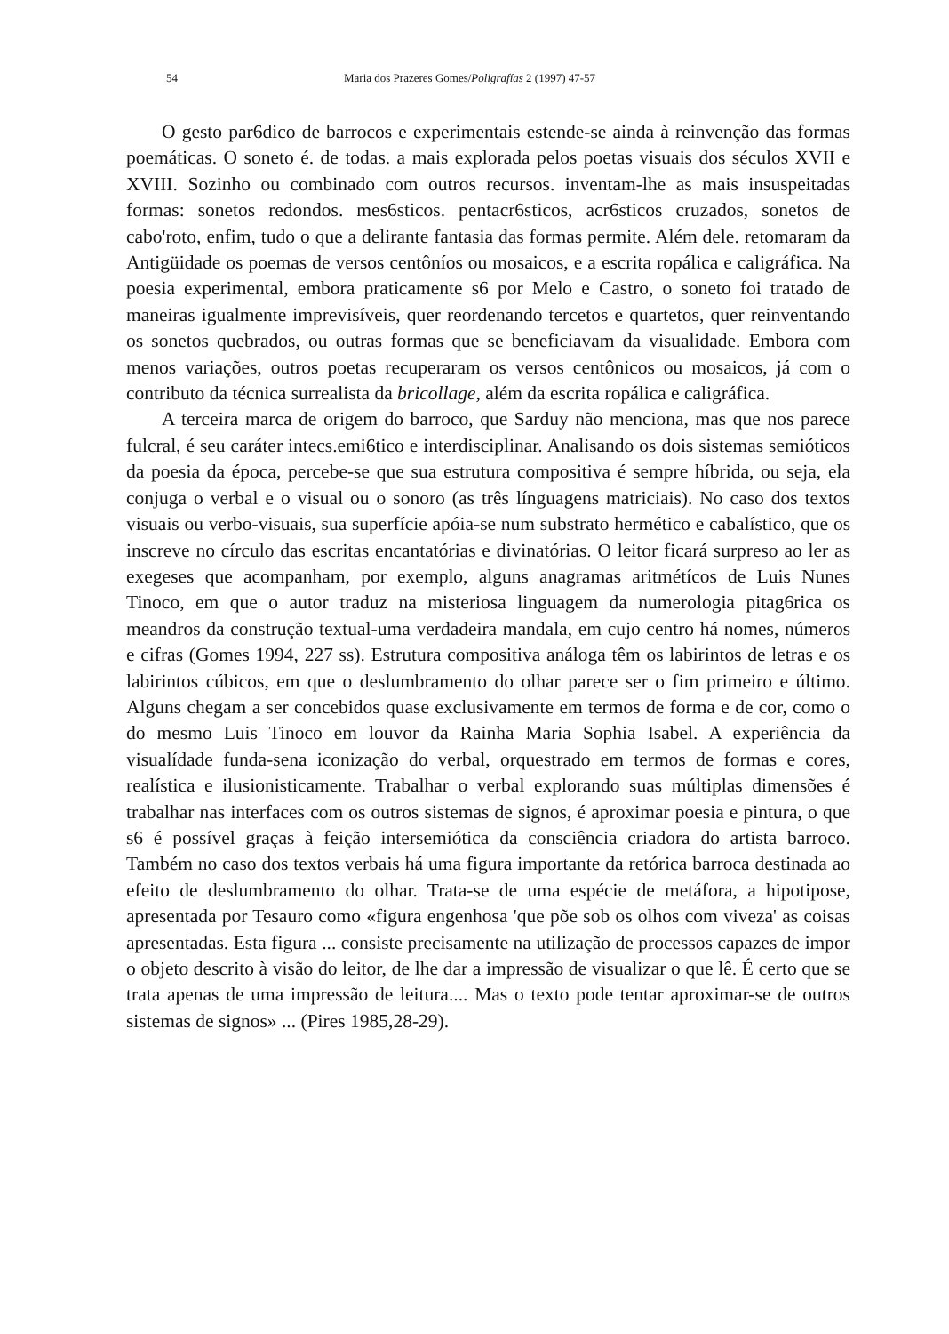54 Maria dos Prazeres Gomes/Poligrafías 2 (1997) 47-57
O gesto par6dico de barrocos e experimentais estende-se ainda à reinvenção das formas poemáticas. O soneto é. de todas. a mais explorada pelos poetas visuais dos séculos XVII e XVIII. Sozinho ou combinado com outros recursos. inventam-lhe as mais insuspeitadas formas: sonetos redondos. mes6sticos. pentacr6sticos, acr6sticos cruzados, sonetos de cabo'roto, enfim, tudo o que a delirante fantasia das formas permite. Além dele. retomaram da Antigüidade os poemas de versos centôníos ou mosaicos, e a escrita ropálica e caligráfica. Na poesia experimental, embora praticamente s6 por Melo e Castro, o soneto foi tratado de maneiras igualmente imprevisíveis, quer reordenando tercetos e quartetos, quer reinventando os sonetos quebrados, ou outras formas que se beneficiavam da visualidade. Embora com menos variações, outros poetas recuperaram os versos centônicos ou mosaicos, já com o contributo da técnica surrealista da bricollage, além da escrita ropálica e caligráfica.
A terceira marca de origem do barroco, que Sarduy não menciona, mas que nos parece fulcral, é seu caráter intecs.emi6tico e interdisciplinar. Analisando os dois sistemas semióticos da poesia da época, percebe-se que sua estrutura compositiva é sempre híbrida, ou seja, ela conjuga o verbal e o visual ou o sonoro (as três línguagens matriciais). No caso dos textos visuais ou verbo-visuais, sua superfície apóia-se num substrato hermético e cabalístico, que os inscreve no círculo das escritas encantatórias e divinatórias. O leitor ficará surpreso ao ler as exegeses que acompanham, por exemplo, alguns anagramas aritmétícos de Luis Nunes Tinoco, em que o autor traduz na misteriosa linguagem da numerologia pitag6rica os meandros da construção textual-uma verdadeira mandala, em cujo centro há nomes, números e cifras (Gomes 1994, 227 ss). Estrutura compositiva análoga têm os labirintos de letras e os labirintos cúbicos, em que o deslumbramento do olhar parece ser o fim primeiro e último. Alguns chegam a ser concebidos quase exclusivamente em termos de forma e de cor, como o do mesmo Luis Tinoco em louvor da Rainha Maria Sophia Isabel. A experiência da visualídade funda-sena iconização do verbal, orquestrado em termos de formas e cores, realística e ilusionisticamente. Trabalhar o verbal explorando suas múltiplas dimensões é trabalhar nas interfaces com os outros sistemas de signos, é aproximar poesia e pintura, o que s6 é possível graças à feição intersemiótica da consciência criadora do artista barroco. Também no caso dos textos verbais há uma figura importante da retórica barroca destinada ao efeito de deslumbramento do olhar. Trata-se de uma espécie de metáfora, a hipotipose, apresentada por Tesauro como «figura engenhosa 'que põe sob os olhos com viveza' as coisas apresentadas. Esta figura ... consiste precisamente na utilização de processos capazes de impor o objeto descrito à visão do leitor, de lhe dar a impressão de visualizar o que lê. É certo que se trata apenas de uma impressão de leitura.... Mas o texto pode tentar aproximar-se de outros sistemas de signos» ... (Pires 1985,28-29).